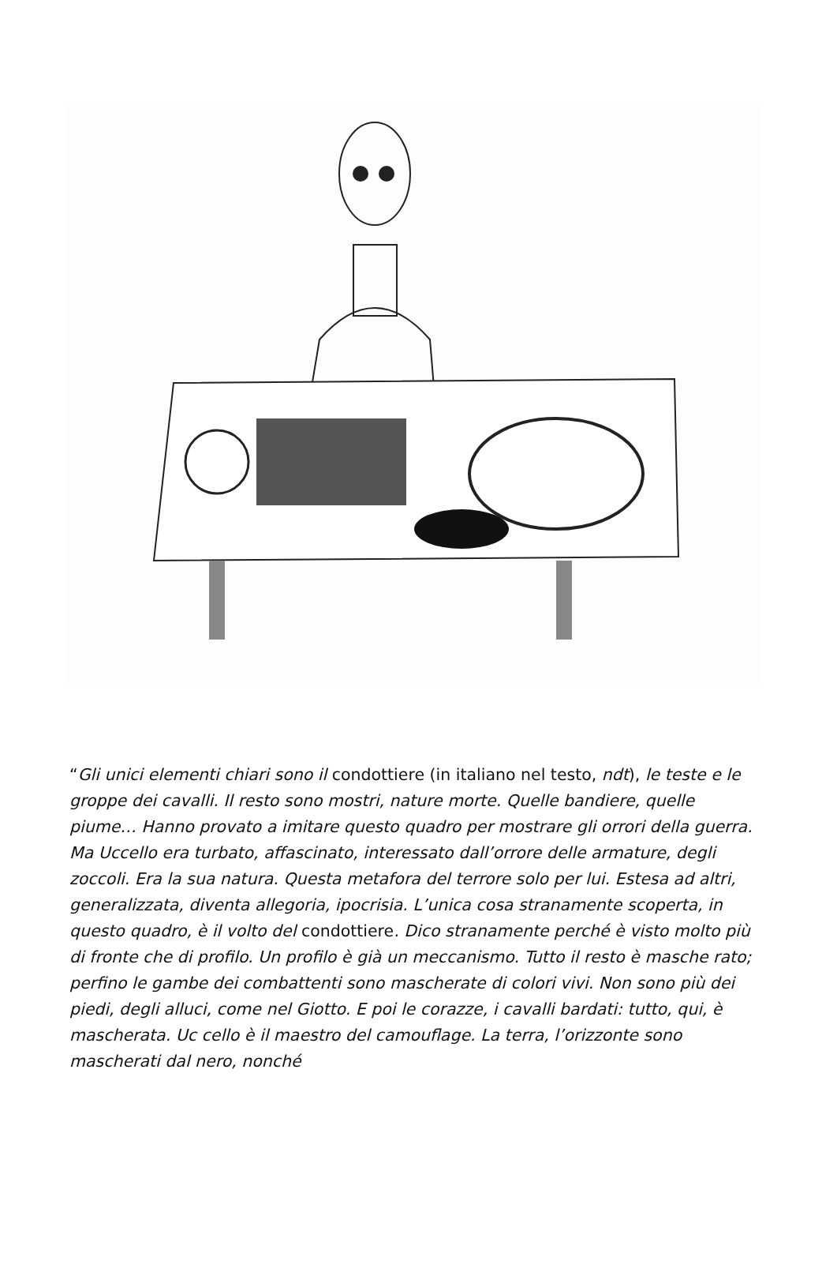“Gli unici elementi chiari sono il condottiere (in italiano nel testo, ndt), le teste e le groppe dei cavalli. Il resto sono mostri, nature morte. Quelle bandiere, quelle piume… Hanno provato a imitare questo quadro per mostrare gli orrori della guerra. Ma Uccello era turbato, affascinato, interessato dall’orrore delle armature, degli zoccoli. Era la sua natura. Questa metafora del terrore solo per lui. Estesa ad altri, generalizzata, diventa allegoria, ipocrisia. L’unica cosa stranamente scoperta, in questo quadro, è il volto del condottiere. Dico stranamente perché è visto molto più di fronte che di profilo. Un profilo è già un meccanismo. Tutto il resto è masche rato; perfino le gambe dei combattenti sono mascherate di colori vivi. Non sono più dei piedi, degli alluci, come nel Giotto. E poi le corazze, i cavalli bardati: tutto, qui, è mascherata. Uc cello è il maestro del camouflage. La terra, l’orizzonte sono mascherati dal nero, nonché